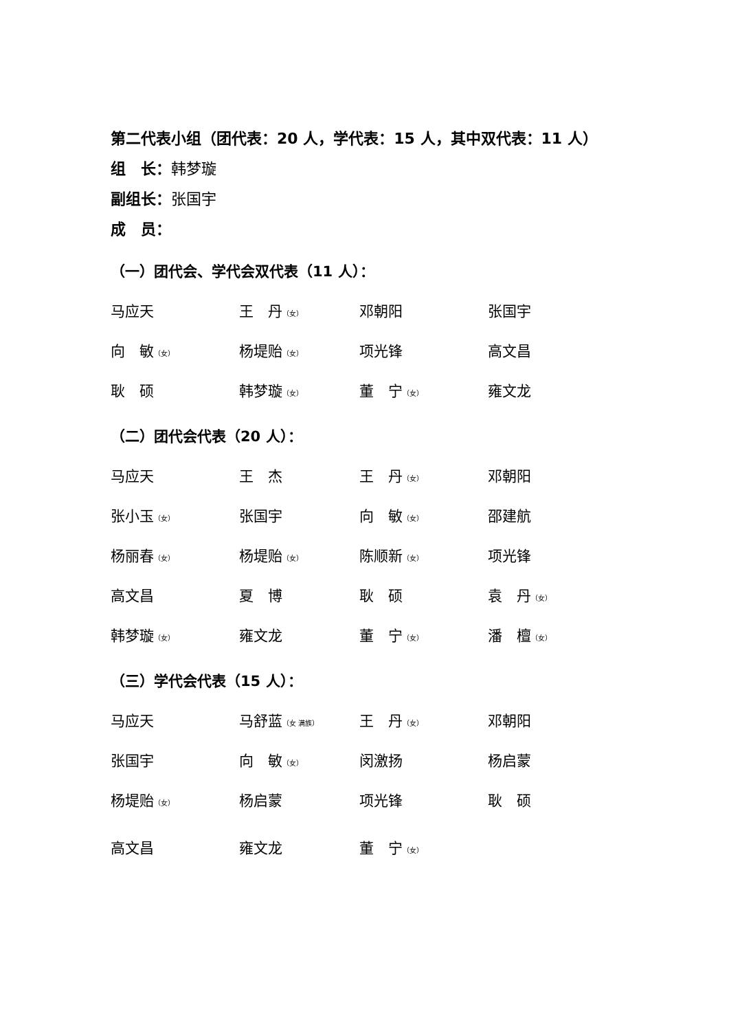第二代表小组（团代表：20 人，学代表：15 人，其中双代表：11 人）
组　长：韩梦璇
副组长：张国宇
成　员：
（一）团代会、学代会双代表（11 人）：
| 马应天 | 王 丹 （女） | 邓朝阳 | 张国宇 |
| 向 敏 （女） | 杨堤贻 （女） | 项光锋 | 高文昌 |
| 耿 硕 | 韩梦璇 （女） | 董 宁 （女） | 雍文龙 |
（二）团代会代表（20 人）：
| 马应天 | 王 杰 | 王 丹 （女） | 邓朝阳 |
| 张小玉 （女） | 张国宇 | 向 敏 （女） | 邵建航 |
| 杨丽春 （女） | 杨堤贻 （女） | 陈顺新 （女） | 项光锋 |
| 高文昌 | 夏 博 | 耿 硕 | 袁 丹 （女） |
| 韩梦璇 （女） | 雍文龙 | 董 宁 （女） | 潘 檀 （女） |
（三）学代会代表（15 人）：
| 马应天 | 马舒蓝 （女 满族） | 王 丹 （女） | 邓朝阳 |
| 张国宇 | 向 敏 （女） | 闵激扬 | 杨启蒙 |
| 杨堤贻 （女） | 杨启蒙 | 项光锋 | 耿 硕 |
| 高文昌 | 雍文龙 | 董 宁 （女） | |